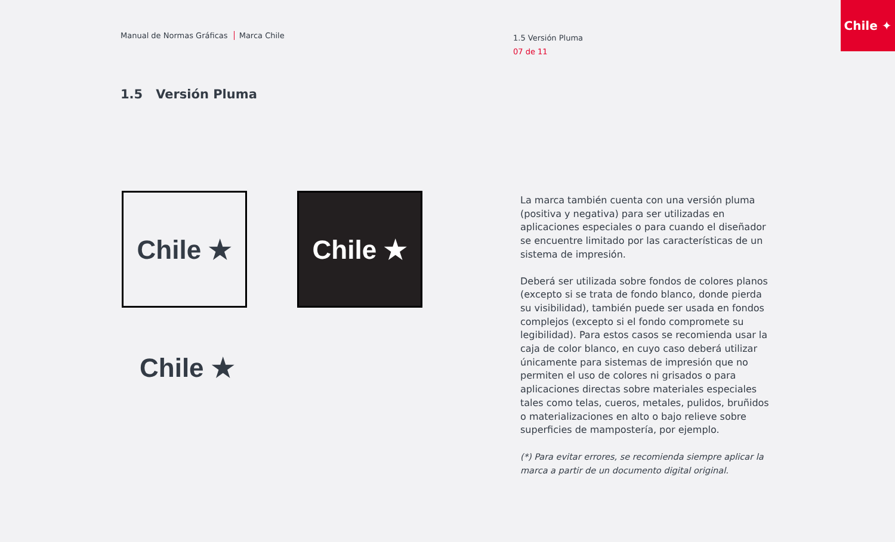Chile ✦
Manual de Normas Gráficas Marca Chile
1.5 Versión Pluma
07 de 11
1.5 Versión Pluma
Chile ★ Chile ★
Chile ★
La marca también cuenta con una versión pluma (positiva y negativa) para ser utilizadas en aplicaciones especiales o para cuando el diseñador se encuentre limitado por las características de un sistema de impresión.
Deberá ser utilizada sobre fondos de colores planos (excepto si se trata de fondo blanco, donde pierda su visibilidad), también puede ser usada en fondos complejos (excepto si el fondo compromete su legibilidad). Para estos casos se recomienda usar la caja de color blanco, en cuyo caso deberá utilizar únicamente para sistemas de impresión que no permiten el uso de colores ni grisados o para aplicaciones directas sobre materiales especiales tales como telas, cueros, metales, pulidos, bruñidos o materializaciones en alto o bajo relieve sobre superficies de mampostería, por ejemplo.
(*) Para evitar errores, se recomienda siempre aplicar la marca a partir de un documento digital original.